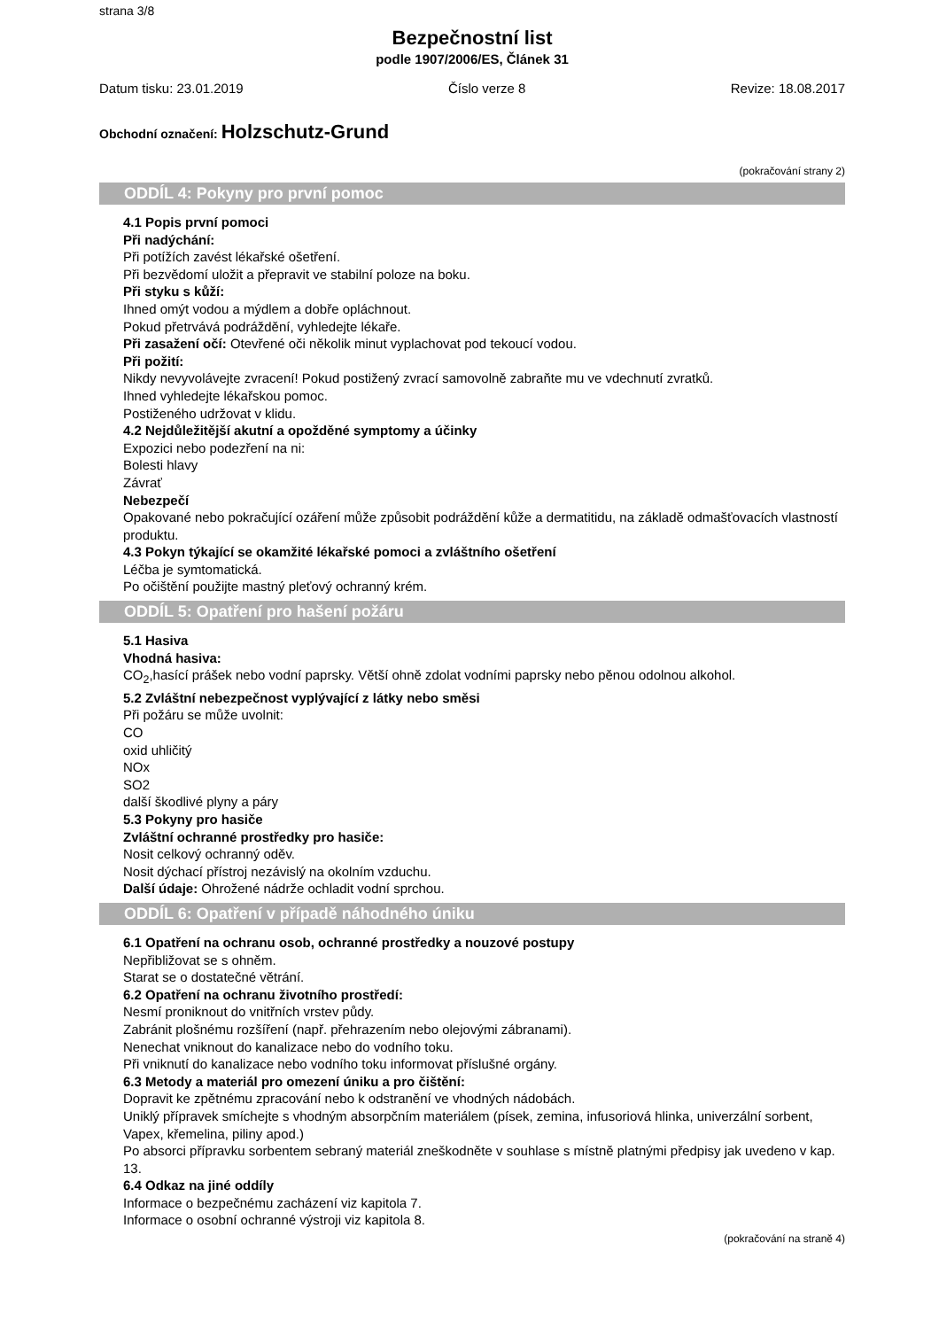strana 3/8
Bezpečnostní list
podle 1907/2006/ES, Článek 31
Datum tisku: 23.01.2019 Číslo verze 8 Revize: 18.08.2017
Obchodní označení: Holzschutz-Grund
(pokračování strany 2)
ODDÍL 4: Pokyny pro první pomoc
4.1 Popis první pomoci
Při nadýchání:
Při potížích zavést lékařské ošetření.
Při bezvědomí uložit a přepravit ve stabilní poloze na boku.
Při styku s kůží:
Ihned omýt vodou a mýdlem a dobře opláchnout.
Pokud přetrvává podráždění, vyhledejte lékaře.
Při zasažení očí: Otevřené oči několik minut vyplachovat pod tekoucí vodou.
Při požití:
Nikdy nevyvolávejte zvracení! Pokud postižený zvrací samovolně zabraňte mu ve vdechnutí zvratků.
Ihned vyhledejte lékařskou pomoc.
Postiženého udržovat v klidu.
4.2 Nejdůležitější akutní a opožděné symptomy a účinky
Expozici nebo podezření na ni:
Bolesti hlavy
Závrať
Nebezpečí
Opakované nebo pokračující ozáření může způsobit podráždění kůže a dermatitidu, na základě odmašťovacích vlastností produktu.
4.3 Pokyn týkající se okamžité lékařské pomoci a zvláštního ošetření
Léčba je symtomatická.
Po očištění použijte mastný pleťový ochranný krém.
ODDÍL 5: Opatření pro hašení požáru
5.1 Hasiva
Vhodná hasiva:
CO<sub>2</sub>,hasící prášek nebo vodní paprsky. Větší ohně zdolat vodními paprsky nebo pěnou odolnou alkohol.
5.2 Zvláštní nebezpečnost vyplývající z látky nebo směsi
Při požáru se může uvolnit:
CO
oxid uhličitý
NOx
SO2
další škodlivé plyny a páry
5.3 Pokyny pro hasiče
Zvláštní ochranné prostředky pro hasiče:
Nosit celkový ochranný oděv.
Nosit dýchací přístroj nezávislý na okolním vzduchu.
Další údaje: Ohrožené nádrže ochladit vodní sprchou.
ODDÍL 6: Opatření v případě náhodného úniku
6.1 Opatření na ochranu osob, ochranné prostředky a nouzové postupy
Nepřibližovat se s ohněm.
Starat se o dostatečné větrání.
6.2 Opatření na ochranu životního prostředí:
Nesmí proniknout do vnitřních vrstev půdy.
Zabránit plošnému rozšíření (např. přehrazením nebo olejovými zábranami).
Nenechat vniknout do kanalizace nebo do vodního toku.
Při vniknutí do kanalizace nebo vodního toku informovat příslušné orgány.
6.3 Metody a materiál pro omezení úniku a pro čištění:
Dopravit ke zpětnému zpracování nebo k odstranění ve vhodných nádobách.
Uniklý přípravek smíchejte s vhodným absorpčním materiálem (písek, zemina, infusoriová hlinka, univerzální sorbent, Vapex, křemelina, piliny apod.)
Po absorci přípravku sorbentem sebraný materiál zneškodněte v souhlase s místně platnými předpisy jak uvedeno v kap. 13.
6.4 Odkaz na jiné oddíly
Informace o bezpečnému zacházení viz kapitola 7.
Informace o osobní ochranné výstroji viz kapitola 8.
(pokračování na straně 4)